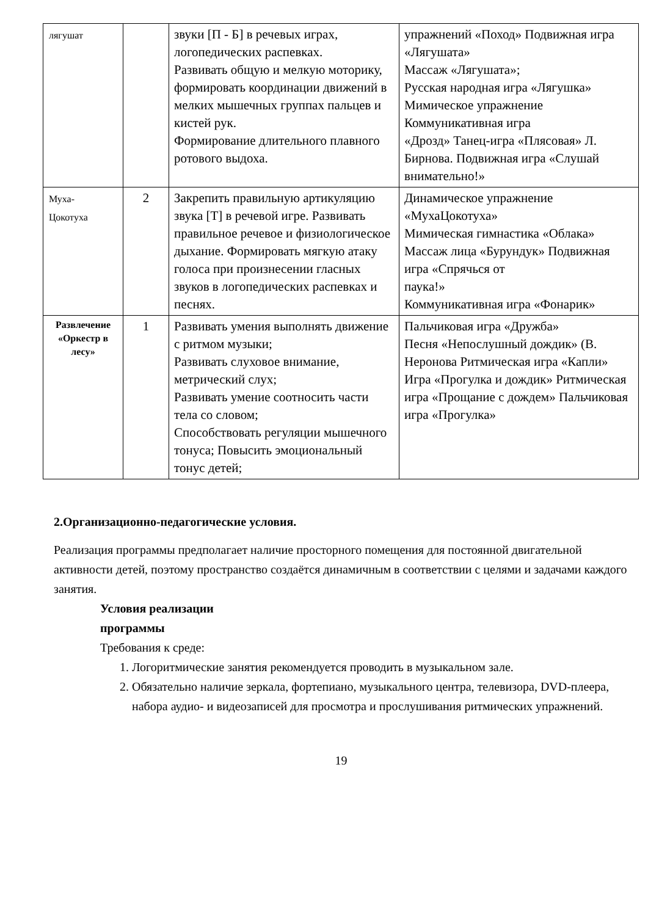| лягушат | | звуки [П - Б] в речевых играх, логопедических распевках. Развивать общую и мелкую моторику, формировать координации движений в мелких мышечных группах пальцев и кистей рук. Формирование длительного плавного ротового выдоха. | упражнений «Поход» Подвижная игра «Лягушата» Массаж «Лягушата»; Русская народная игра «Лягушка» Мимическое упражнение Коммуникативная игра «Дрозд» Танец-игра «Плясовая» Л. Бирнова. Подвижная игра «Слушай внимательно!» |
| Муха- Цокотуха | 2 | Закрепить правильную артикуляцию звука [Т] в речевой игре. Развивать правильное речевое и физиологическое дыхание. Формировать мягкую атаку голоса при произнесении гласных звуков в логопедических распевках и песнях. | Динамическое упражнение «МухаЦокотуха» Мимическая гимнастика «Облака» Массаж лица «Бурундук» Подвижная игра «Спрячься от паука!» Коммуникативная игра «Фонарик» |
| Развлечение «Оркестр в лесу» | 1 | Развивать умения выполнять движение с ритмом музыки; Развивать слуховое внимание, метрический слух; Развивать умение соотносить части тела со словом; Способствовать регуляции мышечного тонуса; Повысить эмоциональный тонус детей; | Пальчиковая игра «Дружба» Песня «Непослушный дождик» (В. Неронова Ритмическая игра «Капли» Игра «Прогулка и дождик» Ритмическая игра «Прощание с дождем» Пальчиковая игра «Прогулка» |
2.Организационно-педагогические условия.
Реализация программы предполагает наличие просторного помещения для постоянной двигательной активности детей, поэтому пространство создаётся динамичным в соответствии с целями и задачами каждого занятия.
Условия реализации
программы
Требования к среде:
1. Логоритмические занятия рекомендуется проводить в музыкальном зале.
2. Обязательно наличие зеркала, фортепиано, музыкального центра, телевизора, DVD-плеера, набора аудио- и видеозаписей для просмотра и прослушивания ритмических упражнений.
19